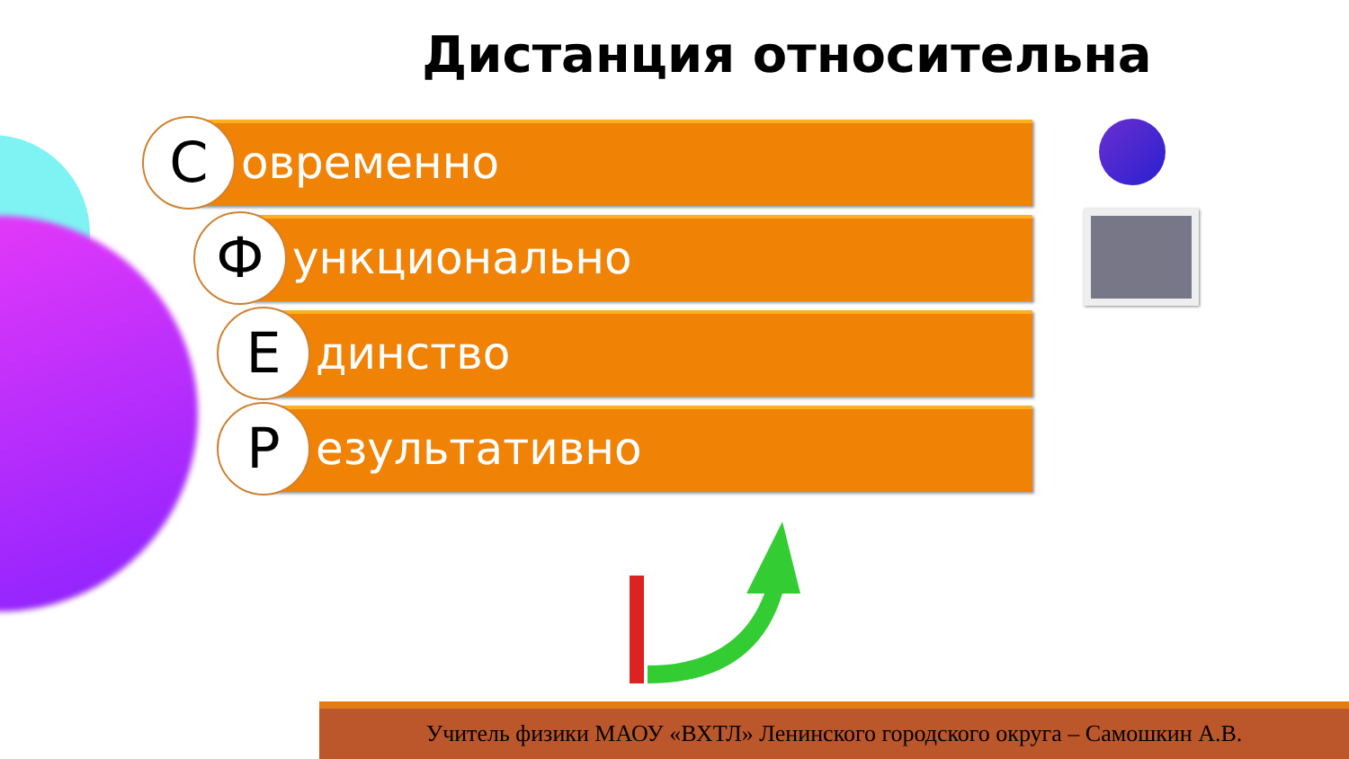Дистанция относительна
С
овременно
Ф
ункционально
Е
динство
Р
езультативно
Учитель физики МАОУ «ВХТЛ» Ленинского городского округа – Самошкин А.В.